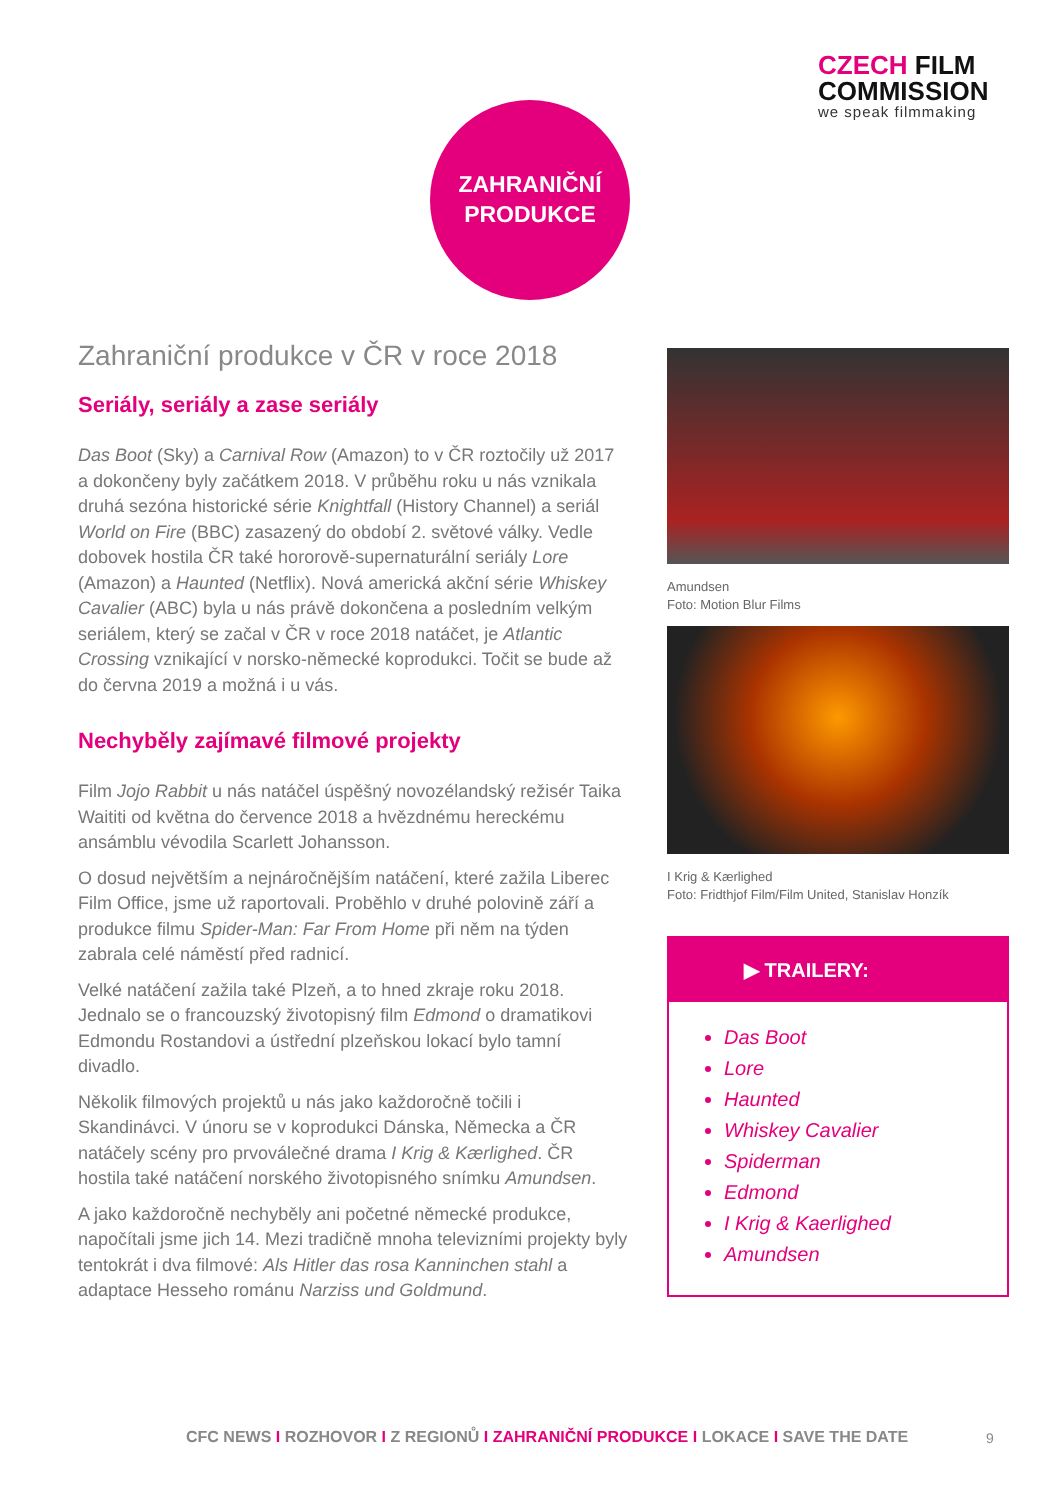CZECH FILM
COMMISSION
we speak filmmaking
ZAHRANIČNÍ
PRODUKCE
Zahraniční produkce v ČR v roce 2018
Seriály, seriály a zase seriály
Das Boot (Sky) a Carnival Row (Amazon) to v ČR roztočily už 2017 a dokončeny byly začátkem 2018. V průběhu roku u nás vznikala druhá sezóna historické série Knightfall (History Channel) a seriál World on Fire (BBC) zasazený do období 2. světové války. Vedle dobovek hostila ČR také hororově-supernaturální seriály Lore (Amazon) a Haunted (Netflix). Nová americká akční série Whiskey Cavalier (ABC) byla u nás právě dokončena a posledním velkým seriálem, který se začal v ČR v roce 2018 natáčet, je Atlantic Crossing vznikající v norsko-německé koprodukci. Točit se bude až do června 2019 a možná i u vás.
Nechyběly zajímavé filmové projekty
Film Jojo Rabbit u nás natáčel úspěšný novozélandský režisér Taika Waititi od května do července 2018 a hvězdnému hereckému ansámblu vévodila Scarlett Johansson.
O dosud největším a nejnáročnějším natáčení, které zažila Liberec Film Office, jsme už raportovali. Proběhlo v druhé polovině září a produkce filmu Spider-Man: Far From Home při něm na týden zabrala celé náměstí před radnicí.
Velké natáčení zažila také Plzeň, a to hned zkraje roku 2018. Jednalo se o francouzský životopisný film Edmond o dramatikovi Edmondu Rostandovi a ústřední plzeňskou lokací bylo tamní divadlo.
Několik filmových projektů u nás jako každoročně točili i Skandinávci. V únoru se v koprodukci Dánska, Německa a ČR natáčely scény pro prvoválečné drama I Krig & Kærlighed. ČR hostila také natáčení norského životopisného snímku Amundsen.
A jako každoročně nechyběly ani početné německé produkce, napočítali jsme jich 14. Mezi tradičně mnoha televizními projekty byly tentokrát i dva filmové: Als Hitler das rosa Kanninchen stahl a adaptace Hesseho románu Narziss und Goldmund.
Amundsen
Foto: Motion Blur Films
I Krig & Kærlighed
Foto: Fridthjof Film/Film United, Stanislav Honzík
▶ TRAILERY:
Das Boot
Lore
Haunted
Whiskey Cavalier
Spiderman
Edmond
I Krig & Kaerlighed
Amundsen
CFC NEWS I ROZHOVOR I Z REGIONŮ I ZAHRANIČNÍ PRODUKCE I LOKACE I SAVE THE DATE
9